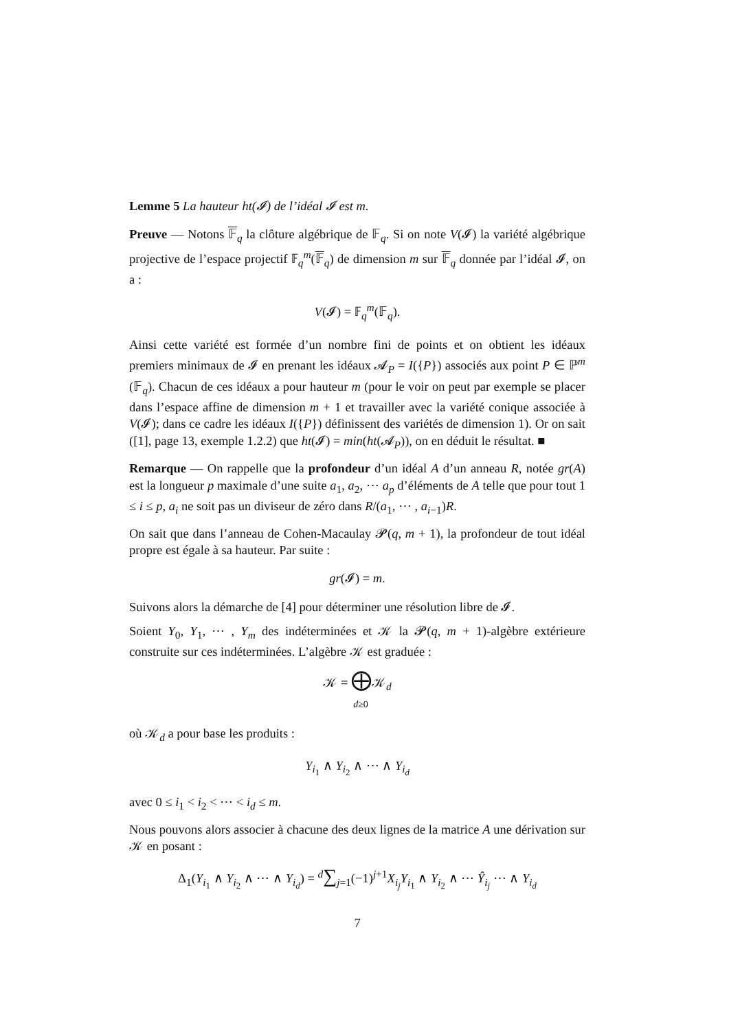Lemme 5 La hauteur ht(𝓘) de l’idéal 𝓘 est m.
Preuve — Notons 𝔽<sub>q</sub> la clôture algébrique de 𝔽<sub>q</sub>. Si on note V(𝓘) la variété algébrique projective de l’espace projectif 𝔽<sub>q</sub><sup>m</sup>(𝔽<sub>q</sub>) de dimension m sur 𝔽<sub>q</sub> donnée par l’idéal 𝓘, on a :
V(𝓘) = 𝔽<sub>q</sub><sup>m</sup>(𝔽<sub>q</sub>).
Ainsi cette variété est formée d’un nombre fini de points et on obtient les idéaux premiers minimaux de 𝓘 en prenant les idéaux 𝓐<sub>P</sub> = I({P}) associés aux point P ∈ ℙ<sup>m</sup> (𝔽<sub>q</sub>). Chacun de ces idéaux a pour hauteur m (pour le voir on peut par exemple se placer dans l’espace affine de dimension m + 1 et travailler avec la variété conique associée à V(𝓘); dans ce cadre les idéaux I({P}) définissent des variétés de dimension 1). Or on sait ([1], page 13, exemple 1.2.2) que ht(𝓘) = min(ht(𝓐<sub>P</sub>)), on en déduit le résultat. ■
Remarque — On rappelle que la profondeur d’un idéal A d’un anneau R, notée gr(A) est la longueur p maximale d’une suite a<sub>1</sub>, a<sub>2</sub>, ⋯ a<sub>p</sub> d’éléments de A telle que pour tout 1 ≤ i ≤ p, a<sub>i</sub> ne soit pas un diviseur de zéro dans R/(a<sub>1</sub>, ⋯ , a<sub>i−1</sub>)R.
On sait que dans l’anneau de Cohen-Macaulay 𝓟(q, m + 1), la profondeur de tout idéal propre est égale à sa hauteur. Par suite :
gr(𝓘) = m.
Suivons alors la démarche de [4] pour déterminer une résolution libre de 𝓘.
Soient Y<sub>0</sub>, Y<sub>1</sub>, ⋯ , Y<sub>m</sub> des indéterminées et 𝒦 la 𝓟(q, m + 1)-algèbre extérieure construite sur ces indéterminées. L’algèbre 𝒦 est graduée :
𝒦 = ⨁𝒦<sub>d</sub>
d≥0
où 𝒦<sub>d</sub> a pour base les produits :
Y<sub>i<sub>1</sub></sub> ∧ Y<sub>i<sub>2</sub></sub> ∧ ⋯ ∧ Y<sub>i<sub>d</sub></sub>
avec 0 ≤ i<sub>1</sub> < i<sub>2</sub> < ⋯ < i<sub>d</sub> ≤ m.
Nous pouvons alors associer à chacune des deux lignes de la matrice A une dérivation sur 𝒦 en posant :
Δ<sub>1</sub>(Y<sub>i<sub>1</sub></sub> ∧ Y<sub>i<sub>2</sub></sub> ∧ ⋯ ∧ Y<sub>i<sub>d</sub></sub>) = <sup>d</sup>∑<sub>j=1</sub>(−1)<sup>j+1</sup>X<sub>i<sub>j</sub></sub>Y<sub>i<sub>1</sub></sub> ∧ Y<sub>i<sub>2</sub></sub> ∧ ⋯ Ŷ<sub>i<sub>j</sub></sub> ⋯ ∧ Y<sub>i<sub>d</sub></sub>
7